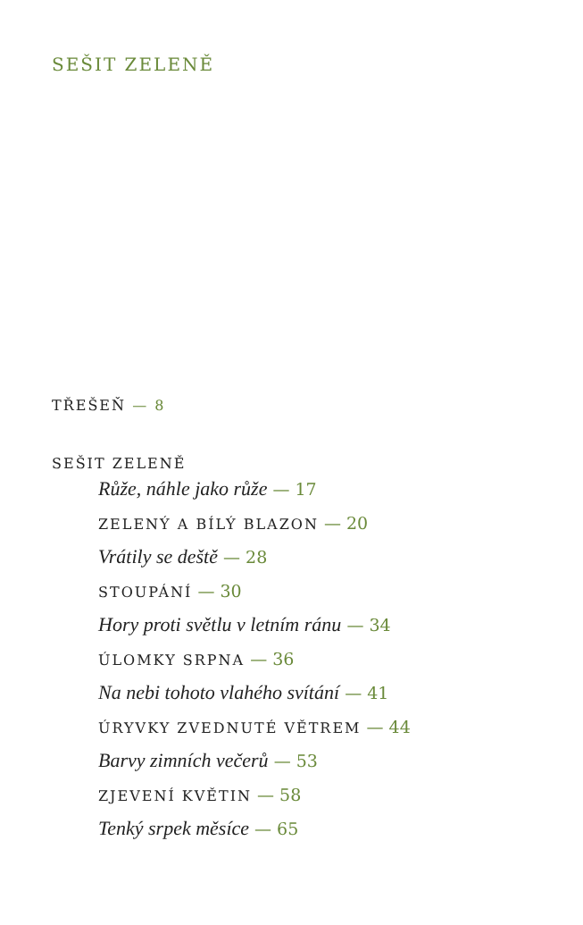SEŠIT ZELENĚ
TŘEŠEŇ — 8
SEŠIT ZELENĚ
Růže, náhle jako růže — 17
ZELENÝ A BÍLÝ BLAZON — 20
Vrátily se deště — 28
STOUPÁNÍ — 30
Hory proti světlu v letním ránu — 34
ÚLOMKY SRPNA — 36
Na nebi tohoto vlahého svítání — 41
ÚRYVKY ZVEDNUTÉ VĚTREM — 44
Barvy zimních večerů — 53
ZJEVENÍ KVĚTIN — 58
Tenký srpek měsíce — 65